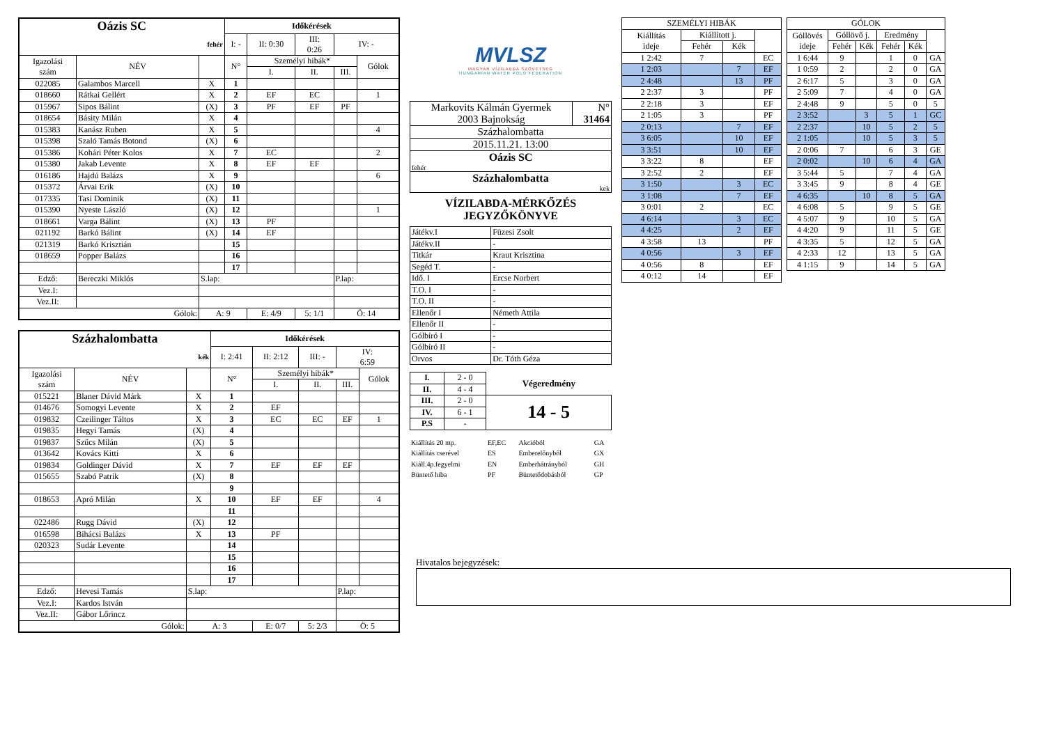| Oázis SC | | | Időkérések | | | | |
| --- | --- | --- | --- | --- | --- | --- | --- |
| fehér | | | I: - | II: 0:30 | III: 0:26 | IV: - | |
| Igazolási szám | NÉV | | N° | Személyi hibák* | | | Gólok |
| | | | | I. | II. | III. | |
| 022085 | Galambos Marcell | X | 1 | | | | |
| 018660 | Rátkai Gellért | X | 2 | EF | EC | | 1 |
| 015967 | Sipos Bálint | (X) | 3 | PF | EF | PF | |
| 018654 | Básity Milán | X | 4 | | | | |
| 015383 | Kanász Ruben | X | 5 | | | | 4 |
| 015398 | Szaló Tamás Botond | (X) | 6 | | | | |
| 015386 | Kohári Péter Kolos | X | 7 | EC | | | 2 |
| 015380 | Jakab Levente | X | 8 | EF | EF | | |
| 016186 | Hajdú Balázs | X | 9 | | | | 6 |
| 015372 | Árvai Erik | (X) | 10 | | | | |
| 017335 | Tasi Dominik | (X) | 11 | | | | |
| 015390 | Nyeste László | (X) | 12 | | | | 1 |
| 018661 | Varga Bálint | (X) | 13 | PF | | | |
| 021192 | Barkó Bálint | (X) | 14 | EF | | | |
| 021319 | Barkó Krisztián | | 15 | | | | |
| 018659 | Popper Balázs | | 16 | | | | |
| | | | 17 | | | | |
| Edző: | Bereczki Miklós | S.lap: | | | | P.lap: | |
| Vez.I: | | | | | | | |
| Vez.II: | | | | | | | |
| Gólok: | | A: 9 | | E: 4/9 | 5: 1/1 | Ö: 14 | |
| Százhalombatta | | | Időkérések | | | | |
| --- | --- | --- | --- | --- | --- | --- | --- |
| kék | | | I: 2:41 | II: 2:12 | III: - | IV: 6:59 | |
| Igazolási szám | NÉV | | N° | Személyi hibák* | | | Gólok |
| | | | | I. | II. | III. | |
| 015221 | Blaner Dávid Márk | X | 1 | | | | |
| 014676 | Somogyi Levente | X | 2 | EF | | | |
| 019832 | Czeilinger Táltos | X | 3 | EC | EC | EF | 1 |
| 019835 | Hegyi Tamás | (X) | 4 | | | | |
| 019837 | Szűcs Milán | (X) | 5 | | | | |
| 013642 | Kovács Kitti | X | 6 | | | | |
| 019834 | Goldinger Dávid | X | 7 | EF | EF | EF | |
| 015655 | Szabó Patrik | (X) | 8 | | | | |
| | | | 9 | | | | |
| 018653 | Apró Milán | X | 10 | EF | EF | | 4 |
| | | | 11 | | | | |
| 022486 | Rugg Dávid | (X) | 12 | | | | |
| 016598 | Bihácsi Balázs | X | 13 | PF | | | |
| 020323 | Sudár Levente | | 14 | | | | |
| | | | 15 | | | | |
| | | | 16 | | | | |
| | | | 17 | | | | |
| Edző: | Hevesi Tamás | S.lap: | | | | P.lap: | |
| Vez.I: | Kardos István | | | | | | |
| Vez.II: | Gábor Lőrincz | | | | | | |
| Gólok: | | A: 3 | | E: 0/7 | 5: 2/3 | Ö: 5 | |
MVLSZ
MAGYAR VÍZILABDA SZÖVETSÉG
HUNGARIAN WATER POLO FEDERATION
| Markovits Kálmán Gyermek 2003 Bajnokság | N° 31464 |
| Százhalombatta | |
| 2015.11.21. 13:00 | |
| Oázis SC fehér | |
| Százhalombatta kek | |
VÍZILABDA-MÉRKŐZÉS
JEGYZŐKÖNYVE
| Játékv.I | Füzesi Zsolt |
| Játékv.II | - |
| Titkár | Kraut Krisztina |
| Segéd T. | - |
| Idő. I | Ercse Norbert |
| T.O. I | - |
| T.O. II | - |
| Ellenőr I | Németh Attila |
| Ellenőr II | - |
| Gólbíró I | - |
| Gólbíró II | - |
| Orvos | Dr. Tóth Géza |
| I. | 2 - 0 | Végeredmény |
| II. | 4 - 4 | |
| III. | 2 - 0 | 14 - 5 |
| IV. | 6 - 1 | |
| P.S | - | |
| Kiállítás 20 mp. | EF,EC | Akcióból | GA |
| Kiállítás cserével | ES | Emberelőnyből | GX |
| Kiáll.4p.fegyelmi | EN | Emberhátrányból | GH |
| Büntető hiba | PF | Büntetődobásból | GP |
| SZEMÉLYI HIBÁK | | | |
| --- | --- | --- | --- |
| Kiállítás ideje | Kiállított j. | | |
| | Fehér | Kék | |
| 1 2:42 | 7 | | EC |
| 1 2:03 | | 7 | EF |
| 2 4:48 | | 13 | PF |
| 2 2:37 | 3 | | PF |
| 2 2:18 | 3 | | EF |
| 2 1:05 | 3 | | PF |
| 2 0:13 | | 7 | EF |
| 3 6:05 | | 10 | EF |
| 3 3:51 | | 10 | EF |
| 3 3:22 | 8 | | EF |
| 3 2:52 | 2 | | EF |
| 3 1:50 | | 3 | EC |
| 3 1:08 | | 7 | EF |
| 3 0:01 | 2 | | EC |
| 4 6:14 | | 3 | EC |
| 4 4:25 | | 2 | EF |
| 4 3:58 | 13 | | PF |
| 4 0:56 | | 3 | EF |
| 4 0:56 | 8 | | EF |
| 4 0:12 | 14 | | EF |
| GÓLOK | | | | | |
| --- | --- | --- | --- | --- | --- |
| Góllövés ideje | Góllövő j. | | Eredmény | | |
| | Fehér | Kék | Fehér | Kék | |
| 1 6:44 | 9 | | 1 | 0 | GA |
| 1 0:59 | 2 | | 2 | 0 | GA |
| 2 6:17 | 5 | | 3 | 0 | GA |
| 2 5:09 | 7 | | 4 | 0 | GA |
| 2 4:48 | 9 | | 5 | 0 | 5 |
| 2 3:52 | | 3 | 5 | 1 | GC |
| 2 2:37 | | 10 | 5 | 2 | 5 |
| 2 1:05 | | 10 | 5 | 3 | 5 |
| 2 0:06 | 7 | | 6 | 3 | GE |
| 2 0:02 | | 10 | 6 | 4 | GA |
| 3 5:44 | 5 | | 7 | 4 | GA |
| 3 3:45 | 9 | | 8 | 4 | GE |
| 4 6:35 | | 10 | 8 | 5 | GA |
| 4 6:08 | 5 | | 9 | 5 | GE |
| 4 5:07 | 9 | | 10 | 5 | GA |
| 4 4:20 | 9 | | 11 | 5 | GE |
| 4 3:35 | 5 | | 12 | 5 | GA |
| 4 2:33 | 12 | | 13 | 5 | GA |
| 4 1:15 | 9 | | 14 | 5 | GA |
Hivatalos bejegyzések: